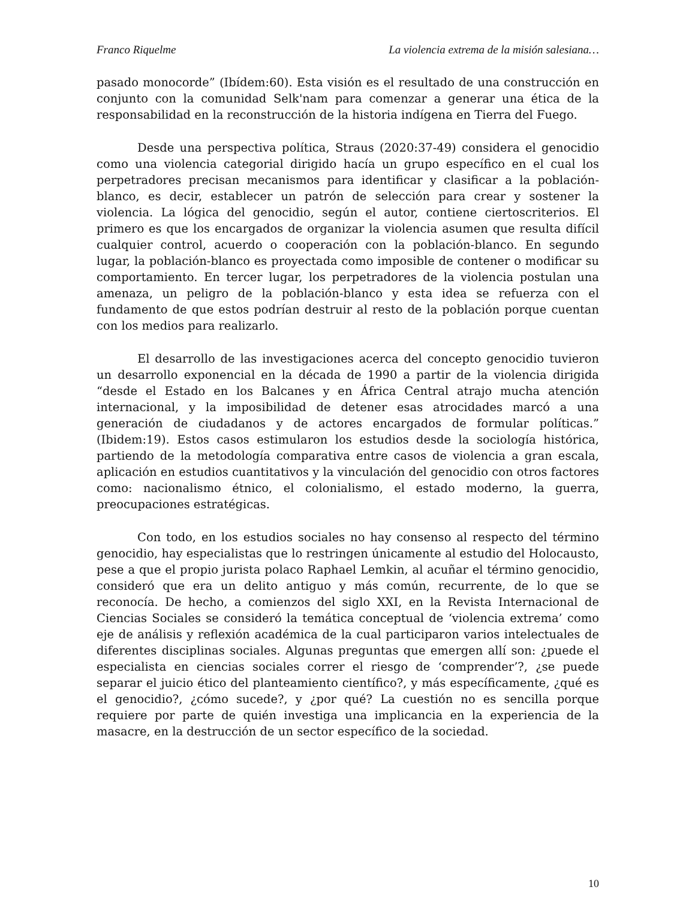Franco Riquelme La violencia extrema de la misión salesiana…
pasado monocorde” (Ibídem:60). Esta visión es el resultado de una construcción en conjunto con la comunidad Selk'nam para comenzar a generar una ética de la responsabilidad en la reconstrucción de la historia indígena en Tierra del Fuego.
Desde una perspectiva política, Straus (2020:37-49) considera el genocidio como una violencia categorial dirigido hacía un grupo específico en el cual los perpetradores precisan mecanismos para identificar y clasificar a la población-blanco, es decir, establecer un patrón de selección para crear y sostener la violencia. La lógica del genocidio, según el autor, contiene ciertoscriterios. El primero es que los encargados de organizar la violencia asumen que resulta difícil cualquier control, acuerdo o cooperación con la población-blanco. En segundo lugar, la población-blanco es proyectada como imposible de contener o modificar su comportamiento. En tercer lugar, los perpetradores de la violencia postulan una amenaza, un peligro de la población-blanco y esta idea se refuerza con el fundamento de que estos podrían destruir al resto de la población porque cuentan con los medios para realizarlo.
El desarrollo de las investigaciones acerca del concepto genocidio tuvieron un desarrollo exponencial en la década de 1990 a partir de la violencia dirigida “desde el Estado en los Balcanes y en África Central atrajo mucha atención internacional, y la imposibilidad de detener esas atrocidades marcó a una generación de ciudadanos y de actores encargados de formular políticas.” (Ibidem:19). Estos casos estimularon los estudios desde la sociología histórica, partiendo de la metodología comparativa entre casos de violencia a gran escala, aplicación en estudios cuantitativos y la vinculación del genocidio con otros factores como: nacionalismo étnico, el colonialismo, el estado moderno, la guerra, preocupaciones estratégicas.
Con todo, en los estudios sociales no hay consenso al respecto del término genocidio, hay especialistas que lo restringen únicamente al estudio del Holocausto, pese a que el propio jurista polaco Raphael Lemkin, al acuñar el término genocidio, consideró que era un delito antiguo y más común, recurrente, de lo que se reconocía. De hecho, a comienzos del siglo XXI, en la Revista Internacional de Ciencias Sociales se consideró la temática conceptual de ‘violencia extrema’ como eje de análisis y reflexión académica de la cual participaron varios intelectuales de diferentes disciplinas sociales. Algunas preguntas que emergen allí son: ¿puede el especialista en ciencias sociales correr el riesgo de ‘comprender’?, ¿se puede separar el juicio ético del planteamiento científico?, y más específicamente, ¿qué es el genocidio?, ¿cómo sucede?, y ¿por qué? La cuestión no es sencilla porque requiere por parte de quién investiga una implicancia en la experiencia de la masacre, en la destrucción de un sector específico de la sociedad.
10